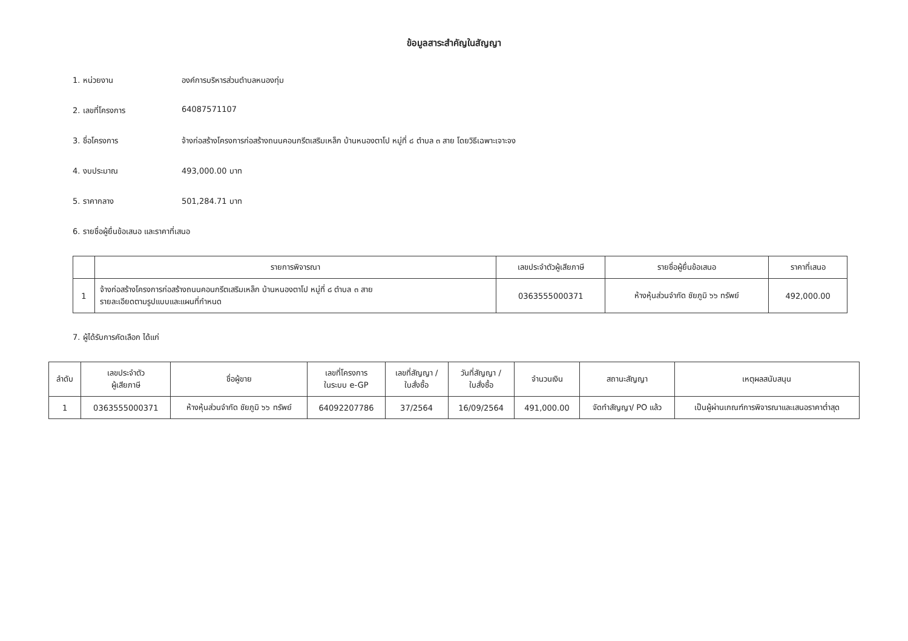ข้อมูลสาระสำคัญในสัญญา
1. หน่วยงาน องค์การบริหารส่วนตำบลหนองทุ่ม
2. เลขที่โครงการ 64087571107
3. ชื่อโครงการ จ้างก่อสร้างโครงการก่อสร้างถนนคอนกรีตเสริมเหล็ก บ้านหนองตาโป หมู่ที่ ๘ ตำบล ๓ สาย โดยวิธีเฉพาะเจาะจง
4. งบประมาณ 493,000.00 บาท
5. ราคากลาง 501,284.71 บาท
6. รายชื่อผู้ยื่นข้อเสนอ และราคาที่เสนอ
| | รายการพิจารณา | เลขประจำตัวผู้เสียภาษี | รายชื่อผู้ยื่นข้อเสนอ | ราคาที่เสนอ |
| --- | --- | --- | --- | --- |
| 1 | จ้างก่อสร้างโครงการก่อสร้างถนนคอนกรีตเสริมเหล็ก บ้านหนองตาโป หมู่ที่ ๘ ตำบล ๓ สาย รายละเอียดตามรูปแบบและแผนที่กำหนด | 0363555000371 | ห้างหุ้นส่วนจำกัด ชัยภูมิ ๖๖ ทรัพย์ | 492,000.00 |
7. ผู้ได้รับการคัดเลือก ได้แก่
| ลำดับ | เลขประจำตัว ผู้เสียภาษี | ชื่อผู้ขาย | เลขที่โครงการ ในระบบ e-GP | เลขที่สัญญา / ใบสั่งซื้อ | วันที่สัญญา / ใบสั่งซื้อ | จำนวนเงิน | สถานะสัญญา | เหตุผลสนับสนุน |
| --- | --- | --- | --- | --- | --- | --- | --- | --- |
| 1 | 0363555000371 | ห้างหุ้นส่วนจำกัด ชัยภูมิ ๖๖ ทรัพย์ | 64092207786 | 37/2564 | 16/09/2564 | 491,000.00 | จัดทำสัญญา/ PO แล้ว | เป็นผู้ผ่านเกณฑ์การพิจารณาและเสนอราคาต่ำสุด |